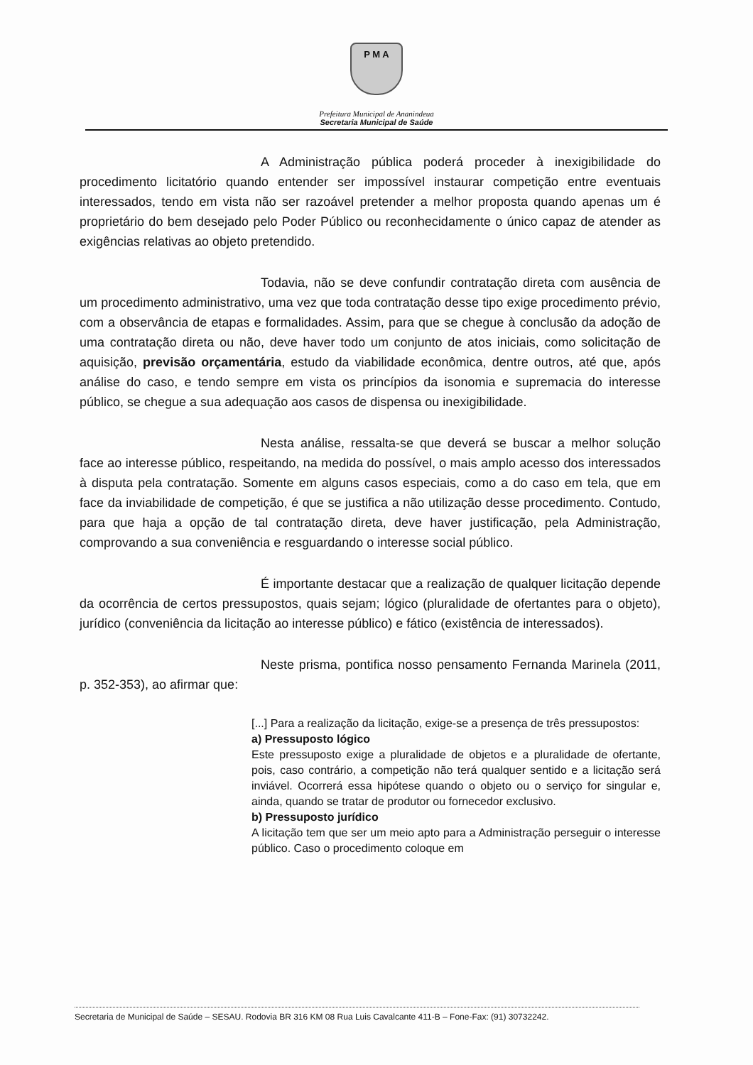P M A
Prefeitura Municipal de Ananindeua
Secretaria Municipal de Saúde
A Administração pública poderá proceder à inexigibilidade do procedimento licitatório quando entender ser impossível instaurar competição entre eventuais interessados, tendo em vista não ser razoável pretender a melhor proposta quando apenas um é proprietário do bem desejado pelo Poder Público ou reconhecidamente o único capaz de atender as exigências relativas ao objeto pretendido.
Todavia, não se deve confundir contratação direta com ausência de um procedimento administrativo, uma vez que toda contratação desse tipo exige procedimento prévio, com a observância de etapas e formalidades. Assim, para que se chegue à conclusão da adoção de uma contratação direta ou não, deve haver todo um conjunto de atos iniciais, como solicitação de aquisição, previsão orçamentária, estudo da viabilidade econômica, dentre outros, até que, após análise do caso, e tendo sempre em vista os princípios da isonomia e supremacia do interesse público, se chegue a sua adequação aos casos de dispensa ou inexigibilidade.
Nesta análise, ressalta-se que deverá se buscar a melhor solução face ao interesse público, respeitando, na medida do possível, o mais amplo acesso dos interessados à disputa pela contratação. Somente em alguns casos especiais, como a do caso em tela, que em face da inviabilidade de competição, é que se justifica a não utilização desse procedimento. Contudo, para que haja a opção de tal contratação direta, deve haver justificação, pela Administração, comprovando a sua conveniência e resguardando o interesse social público.
É importante destacar que a realização de qualquer licitação depende da ocorrência de certos pressupostos, quais sejam; lógico (pluralidade de ofertantes para o objeto), jurídico (conveniência da licitação ao interesse público) e fático (existência de interessados).
Neste prisma, pontifica nosso pensamento Fernanda Marinela (2011, p. 352-353), ao afirmar que:
[...] Para a realização da licitação, exige-se a presença de três pressupostos:
a) Pressuposto lógico
Este pressuposto exige a pluralidade de objetos e a pluralidade de ofertante, pois, caso contrário, a competição não terá qualquer sentido e a licitação será inviável. Ocorrerá essa hipótese quando o objeto ou o serviço for singular e, ainda, quando se tratar de produtor ou fornecedor exclusivo.
b) Pressuposto jurídico
A licitação tem que ser um meio apto para a Administração perseguir o interesse público. Caso o procedimento coloque em
Secretaria de Municipal de Saúde – SESAU. Rodovia BR 316 KM 08 Rua Luis Cavalcante 411-B – Fone-Fax: (91) 30732242.